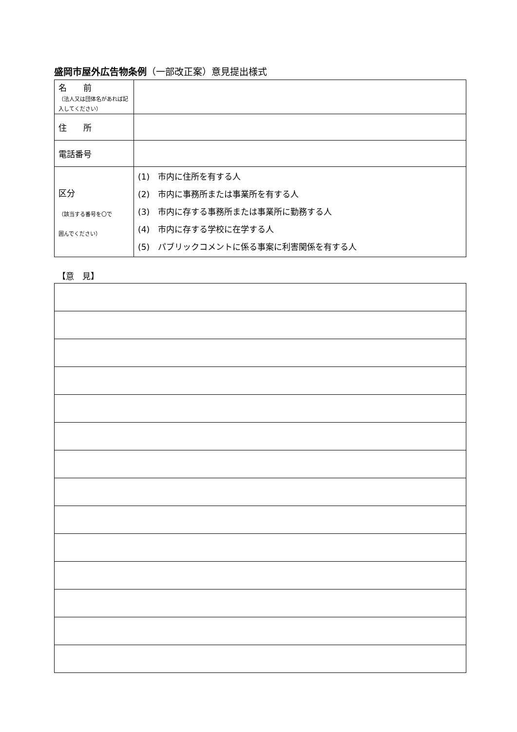盛岡市屋外広告物条例（一部改正案）意見提出様式
| 名 前 （法人又は団体名があれば記入してください） | |
| 住 所 | |
| 電話番号 | |
| 区分 （該当する番号を〇で 囲んでください） | (1) 市内に住所を有する人 (2) 市内に事務所または事業所を有する人 (3) 市内に存する事務所または事業所に勤務する人 (4) 市内に存する学校に在学する人 (5) パブリックコメントに係る事案に利害関係を有する人 |
【意　見】